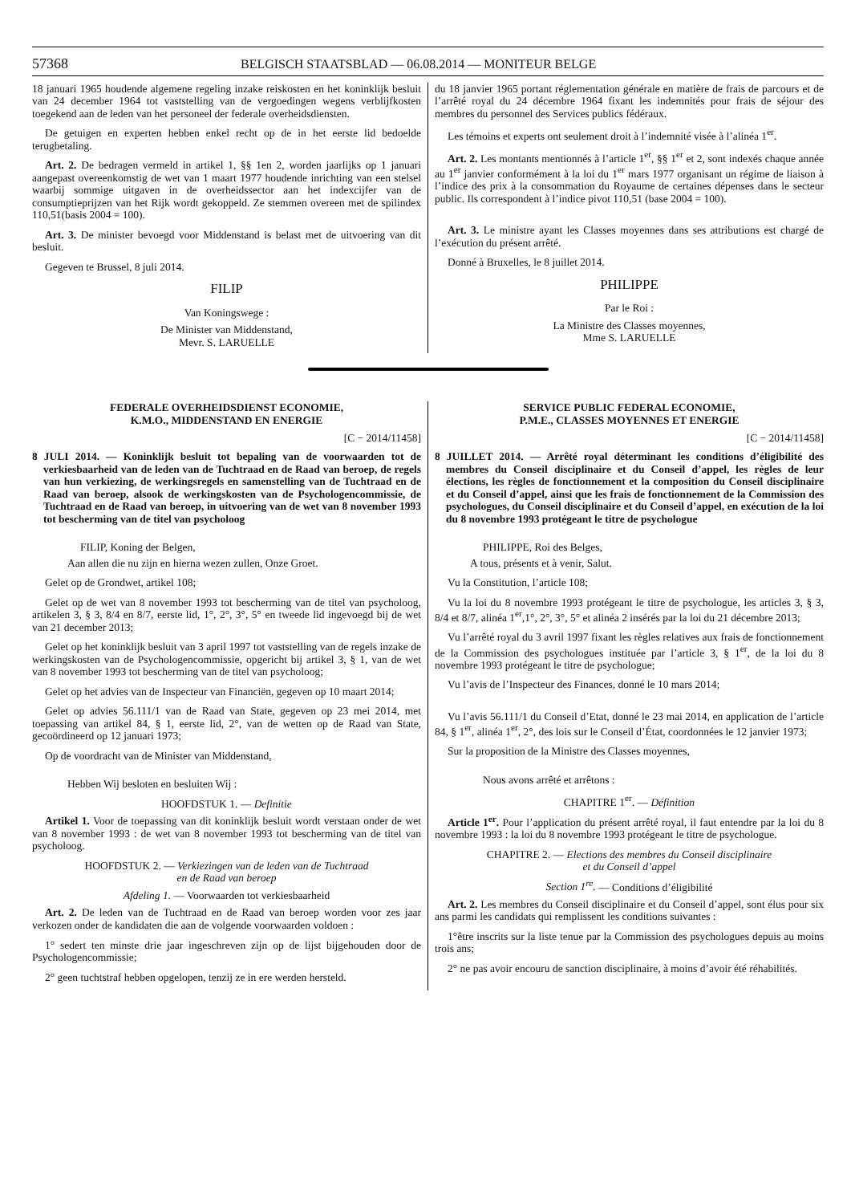57368 BELGISCH STAATSBLAD — 06.08.2014 — MONITEUR BELGE
18 januari 1965 houdende algemene regeling inzake reiskosten en het koninklijk besluit van 24 december 1964 tot vaststelling van de vergoedingen wegens verblijfkosten toegekend aan de leden van het personeel der federale overheidsdiensten.
De getuigen en experten hebben enkel recht op de in het eerste lid bedoelde terugbetaling.
Art. 2. De bedragen vermeld in artikel 1, §§ 1en 2, worden jaarlijks op 1 januari aangepast overeenkomstig de wet van 1 maart 1977 houdende inrichting van een stelsel waarbij sommige uitgaven in de overheidssector aan het indexcijfer van de consumptieprijzen van het Rijk wordt gekoppeld. Ze stemmen overeen met de spilindex 110,51(basis 2004 = 100).
Art. 3. De minister bevoegd voor Middenstand is belast met de uitvoering van dit besluit.
Gegeven te Brussel, 8 juli 2014.
FILIP
Van Koningswege :
De Minister van Middenstand,
Mevr. S. LARUELLE
du 18 janvier 1965 portant réglementation générale en matière de frais de parcours et de l’arrêté royal du 24 décembre 1964 fixant les indemnités pour frais de séjour des membres du personnel des Services publics fédéraux.
Les témoins et experts ont seulement droit à l’indemnité visée à l’alinéa 1<sup>er</sup>.
Art. 2. Les montants mentionnés à l’article 1<sup>er</sup>, §§ 1<sup>er</sup> et 2, sont indexés chaque année au 1<sup>er</sup> janvier conformément à la loi du 1<sup>er</sup> mars 1977 organisant un régime de liaison à l’indice des prix à la consommation du Royaume de certaines dépenses dans le secteur public. Ils correspondent à l’indice pivot 110,51 (base 2004 = 100).
Art. 3. Le ministre ayant les Classes moyennes dans ses attributions est chargé de l’exécution du présent arrêté.
Donné à Bruxelles, le 8 juillet 2014.
PHILIPPE
Par le Roi :
La Ministre des Classes moyennes,
Mme S. LARUELLE
FEDERALE OVERHEIDSDIENST ECONOMIE,
K.M.O., MIDDENSTAND EN ENERGIE
[C − 2014/11458]
8 JULI 2014. — Koninklijk besluit tot bepaling van de voorwaarden tot de verkiesbaarheid van de leden van de Tuchtraad en de Raad van beroep, de regels van hun verkiezing, de werkingsregels en samenstelling van de Tuchtraad en de Raad van beroep, alsook de werkingskosten van de Psychologencommissie, de Tuchtraad en de Raad van beroep, in uitvoering van de wet van 8 november 1993 tot bescherming van de titel van psycholoog
FILIP, Koning der Belgen,
Aan allen die nu zijn en hierna wezen zullen, Onze Groet.
Gelet op de Grondwet, artikel 108;
Gelet op de wet van 8 november 1993 tot bescherming van de titel van psycholoog, artikelen 3, § 3, 8/4 en 8/7, eerste lid, 1°, 2°, 3°, 5° en tweede lid ingevoegd bij de wet van 21 december 2013;
Gelet op het koninklijk besluit van 3 april 1997 tot vaststelling van de regels inzake de werkingskosten van de Psychologencommissie, opgericht bij artikel 3, § 1, van de wet van 8 november 1993 tot bescherming van de titel van psycholoog;
Gelet op het advies van de Inspecteur van Financiën, gegeven op 10 maart 2014;
Gelet op advies 56.111/1 van de Raad van State, gegeven op 23 mei 2014, met toepassing van artikel 84, § 1, eerste lid, 2°, van de wetten op de Raad van State, gecoördineerd op 12 januari 1973;
Op de voordracht van de Minister van Middenstand,
Hebben Wij besloten en besluiten Wij :
HOOFDSTUK 1. — Definitie
Artikel 1. Voor de toepassing van dit koninklijk besluit wordt verstaan onder de wet van 8 november 1993 : de wet van 8 november 1993 tot bescherming van de titel van psycholoog.
HOOFDSTUK 2. — Verkiezingen van de leden van de Tuchtraad
en de Raad van beroep
Afdeling 1. — Voorwaarden tot verkiesbaarheid
Art. 2. De leden van de Tuchtraad en de Raad van beroep worden voor zes jaar verkozen onder de kandidaten die aan de volgende voorwaarden voldoen :
1° sedert ten minste drie jaar ingeschreven zijn op de lijst bijgehouden door de Psychologencommissie;
2° geen tuchtstraf hebben opgelopen, tenzij ze in ere werden hersteld.
SERVICE PUBLIC FEDERAL ECONOMIE,
P.M.E., CLASSES MOYENNES ET ENERGIE
[C − 2014/11458]
8 JUILLET 2014. — Arrêté royal déterminant les conditions d’éligibilité des membres du Conseil disciplinaire et du Conseil d’appel, les règles de leur élections, les règles de fonctionnement et la composition du Conseil disciplinaire et du Conseil d’appel, ainsi que les frais de fonctionnement de la Commission des psychologues, du Conseil disciplinaire et du Conseil d’appel, en exécution de la loi du 8 novembre 1993 protégeant le titre de psychologue
PHILIPPE, Roi des Belges,
A tous, présents et à venir, Salut.
Vu la Constitution, l’article 108;
Vu la loi du 8 novembre 1993 protégeant le titre de psychologue, les articles 3, § 3, 8/4 et 8/7, alinéa 1<sup>er</sup>,1°, 2°, 3°, 5° et alinéa 2 insérés par la loi du 21 décembre 2013;
Vu l’arrêté royal du 3 avril 1997 fixant les règles relatives aux frais de fonctionnement de la Commission des psychologues instituée par l’article 3, § 1<sup>er</sup>, de la loi du 8 novembre 1993 protégeant le titre de psychologue;
Vu l’avis de l’Inspecteur des Finances, donné le 10 mars 2014;
Vu l’avis 56.111/1 du Conseil d’Etat, donné le 23 mai 2014, en application de l’article 84, § 1<sup>er</sup>, alinéa 1<sup>er</sup>, 2°, des lois sur le Conseil d’État, coordonnées le 12 janvier 1973;
Sur la proposition de la Ministre des Classes moyennes,
Nous avons arrêté et arrêtons :
CHAPITRE 1<sup>er</sup>. — Définition
Article 1<sup>er</sup>. Pour l’application du présent arrêté royal, il faut entendre par la loi du 8 novembre 1993 : la loi du 8 novembre 1993 protégeant le titre de psychologue.
CHAPITRE 2. — Elections des membres du Conseil disciplinaire
et du Conseil d’appel
Section 1<sup>re</sup>. — Conditions d’éligibilité
Art. 2. Les membres du Conseil disciplinaire et du Conseil d’appel, sont élus pour six ans parmi les candidats qui remplissent les conditions suivantes :
1°être inscrits sur la liste tenue par la Commission des psychologues depuis au moins trois ans;
2° ne pas avoir encouru de sanction disciplinaire, à moins d’avoir été réhabilités.